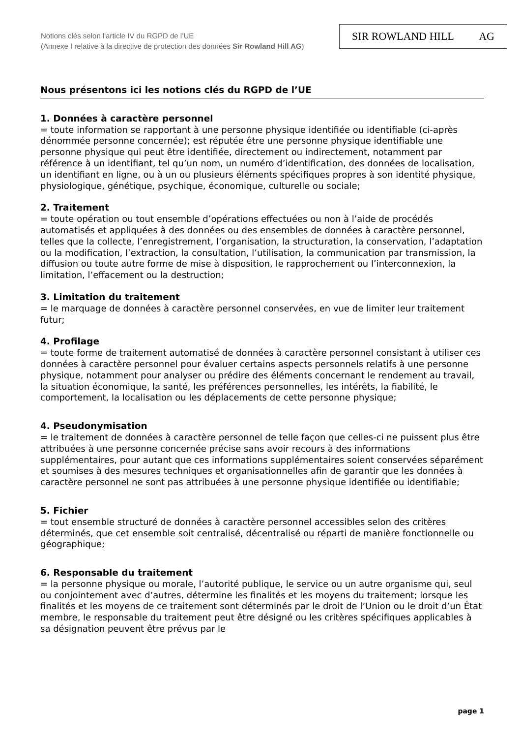Notions clés selon l'article IV du RGPD de l’UE
(Annexe I relative à la directive de protection des données Sir Rowland Hill AG)
SIR ROWLAND HILL AG
Nous présentons ici les notions clés du RGPD de l’UE
1. Données à caractère personnel
= toute information se rapportant à une personne physique identifiée ou identifiable (ci-après dénommée personne concernée); est réputée être une personne physique identifiable une personne physique qui peut être identifiée, directement ou indirectement, notamment par référence à un identifiant, tel qu’un nom, un numéro d’identification, des données de localisation, un identifiant en ligne, ou à un ou plusieurs éléments spécifiques propres à son identité physique, physiologique, génétique, psychique, économique, culturelle ou sociale;
2. Traitement
= toute opération ou tout ensemble d’opérations effectuées ou non à l’aide de procédés automatisés et appliquées à des données ou des ensembles de données à caractère personnel, telles que la collecte, l’enregistrement, l’organisation, la structuration, la conservation, l’adaptation ou la modification, l’extraction, la consultation, l’utilisation, la communication par transmission, la diffusion ou toute autre forme de mise à disposition, le rapprochement ou l’interconnexion, la limitation, l’effacement ou la destruction;
3. Limitation du traitement
= le marquage de données à caractère personnel conservées, en vue de limiter leur traitement futur;
4. Profilage
= toute forme de traitement automatisé de données à caractère personnel consistant à utiliser ces données à caractère personnel pour évaluer certains aspects personnels relatifs à une personne physique, notamment pour analyser ou prédire des éléments concernant le rendement au travail, la situation économique, la santé, les préférences personnelles, les intérêts, la fiabilité, le comportement, la localisation ou les déplacements de cette personne physique;
4. Pseudonymisation
= le traitement de données à caractère personnel de telle façon que celles-ci ne puissent plus être attribuées à une personne concernée précise sans avoir recours à des informations supplémentaires, pour autant que ces informations supplémentaires soient conservées séparément et soumises à des mesures techniques et organisationnelles afin de garantir que les données à caractère personnel ne sont pas attribuées à une personne physique identifiée ou identifiable;
5. Fichier
= tout ensemble structuré de données à caractère personnel accessibles selon des critères déterminés, que cet ensemble soit centralisé, décentralisé ou réparti de manière fonctionnelle ou géographique;
6. Responsable du traitement
= la personne physique ou morale, l’autorité publique, le service ou un autre organisme qui, seul ou conjointement avec d’autres, détermine les finalités et les moyens du traitement; lorsque les finalités et les moyens de ce traitement sont déterminés par le droit de l’Union ou le droit d’un État membre, le responsable du traitement peut être désigné ou les critères spécifiques applicables à sa désignation peuvent être prévus par le
page 1